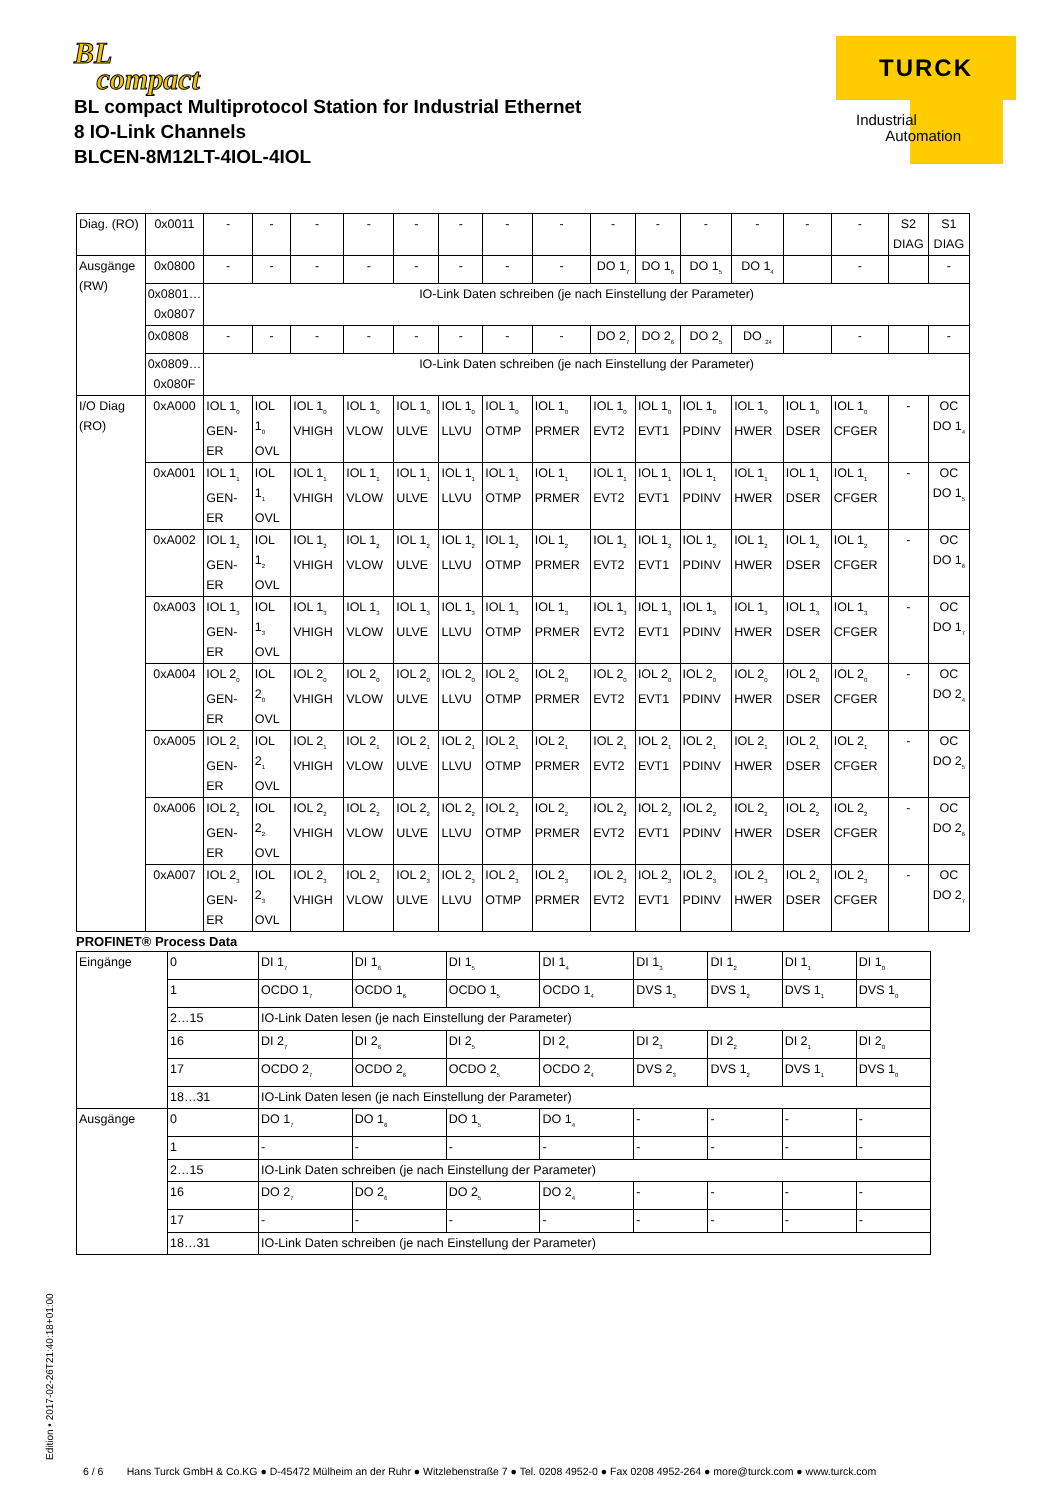BL
compact
BL compact Multiprotocol Station for Industrial Ethernet
8 IO-Link Channels
BLCEN-8M12LT-4IOL-4IOL
TURCK
Industrial
Automation
| Diag. (RO) | 0x0011 | - | - | - | - | - | - | - | - | - | - | - | - | - | - | S2 DIAG | S1 DIAG |
| Ausgänge (RW) | 0x0800 | - | - | - | - | - | - | - | - | DO 1<sub>7</sub> | DO 1<sub>6</sub> | DO 1<sub>5</sub> | DO 1<sub>4</sub> | | - | | - |
| | 0x0801… 0x0807 | IO-Link Daten schreiben (je nach Einstellung der Parameter) | | | | | | | | | | | | | | | |
| | 0x0808 | - | - | - | - | - | - | - | - | DO 2<sub>7</sub> | DO 2<sub>6</sub> | DO 2<sub>5</sub> | DO <sub>24</sub> | | - | | - |
| | 0x0809… 0x080F | IO-Link Daten schreiben (je nach Einstellung der Parameter) | | | | | | | | | | | | | | | |
| I/O Diag (RO) | 0xA000 | IOL 1<sub>0</sub> GEN-ER | IOL 1<sub>0</sub> OVL | IOL 1<sub>0</sub> VHIGH | IOL 1<sub>0</sub> VLOW | IOL 1<sub>0</sub> ULVE | IOL 1<sub>0</sub> LLVU | IOL 1<sub>0</sub> OTMP | IOL 1<sub>0</sub> PRMER | IOL 1<sub>0</sub> EVT2 | IOL 1<sub>0</sub> EVT1 | IOL 1<sub>0</sub> PDINV | IOL 1<sub>0</sub> HWER | IOL 1<sub>0</sub> DSER | IOL 1<sub>0</sub> CFGER | - | OC DO 1<sub>4</sub> |
| | 0xA001 | IOL 1<sub>1</sub> GEN-ER | IOL 1<sub>1</sub> OVL | IOL 1<sub>1</sub> VHIGH | IOL 1<sub>1</sub> VLOW | IOL 1<sub>1</sub> ULVE | IOL 1<sub>1</sub> LLVU | IOL 1<sub>1</sub> OTMP | IOL 1<sub>1</sub> PRMER | IOL 1<sub>1</sub> EVT2 | IOL 1<sub>1</sub> EVT1 | IOL 1<sub>1</sub> PDINV | IOL 1<sub>1</sub> HWER | IOL 1<sub>1</sub> DSER | IOL 1<sub>1</sub> CFGER | - | OC DO 1<sub>5</sub> |
| | 0xA002 | IOL 1<sub>2</sub> GEN-ER | IOL 1<sub>2</sub> OVL | IOL 1<sub>2</sub> VHIGH | IOL 1<sub>2</sub> VLOW | IOL 1<sub>2</sub> ULVE | IOL 1<sub>2</sub> LLVU | IOL 1<sub>2</sub> OTMP | IOL 1<sub>2</sub> PRMER | IOL 1<sub>2</sub> EVT2 | IOL 1<sub>2</sub> EVT1 | IOL 1<sub>2</sub> PDINV | IOL 1<sub>2</sub> HWER | IOL 1<sub>2</sub> DSER | IOL 1<sub>2</sub> CFGER | - | OC DO 1<sub>6</sub> |
| | 0xA003 | IOL 1<sub>3</sub> GEN-ER | IOL 1<sub>3</sub> OVL | IOL 1<sub>3</sub> VHIGH | IOL 1<sub>3</sub> VLOW | IOL 1<sub>3</sub> ULVE | IOL 1<sub>3</sub> LLVU | IOL 1<sub>3</sub> OTMP | IOL 1<sub>3</sub> PRMER | IOL 1<sub>3</sub> EVT2 | IOL 1<sub>3</sub> EVT1 | IOL 1<sub>3</sub> PDINV | IOL 1<sub>3</sub> HWER | IOL 1<sub>3</sub> DSER | IOL 1<sub>3</sub> CFGER | - | OC DO 1<sub>7</sub> |
| | 0xA004 | IOL 2<sub>0</sub> GEN-ER | IOL 2<sub>0</sub> OVL | IOL 2<sub>0</sub> VHIGH | IOL 2<sub>0</sub> VLOW | IOL 2<sub>0</sub> ULVE | IOL 2<sub>0</sub> LLVU | IOL 2<sub>0</sub> OTMP | IOL 2<sub>0</sub> PRMER | IOL 2<sub>0</sub> EVT2 | IOL 2<sub>0</sub> EVT1 | IOL 2<sub>0</sub> PDINV | IOL 2<sub>0</sub> HWER | IOL 2<sub>0</sub> DSER | IOL 2<sub>0</sub> CFGER | - | OC DO 2<sub>4</sub> |
| | 0xA005 | IOL 2<sub>1</sub> GEN-ER | IOL 2<sub>1</sub> OVL | IOL 2<sub>1</sub> VHIGH | IOL 2<sub>1</sub> VLOW | IOL 2<sub>1</sub> ULVE | IOL 2<sub>1</sub> LLVU | IOL 2<sub>1</sub> OTMP | IOL 2<sub>1</sub> PRMER | IOL 2<sub>1</sub> EVT2 | IOL 2<sub>1</sub> EVT1 | IOL 2<sub>1</sub> PDINV | IOL 2<sub>1</sub> HWER | IOL 2<sub>1</sub> DSER | IOL 2<sub>1</sub> CFGER | - | OC DO 2<sub>5</sub> |
| | 0xA006 | IOL 2<sub>2</sub> GEN-ER | IOL 2<sub>2</sub> OVL | IOL 2<sub>2</sub> VHIGH | IOL 2<sub>2</sub> VLOW | IOL 2<sub>2</sub> ULVE | IOL 2<sub>2</sub> LLVU | IOL 2<sub>2</sub> OTMP | IOL 2<sub>2</sub> PRMER | IOL 2<sub>2</sub> EVT2 | IOL 2<sub>2</sub> EVT1 | IOL 2<sub>2</sub> PDINV | IOL 2<sub>2</sub> HWER | IOL 2<sub>2</sub> DSER | IOL 2<sub>2</sub> CFGER | - | OC DO 2<sub>6</sub> |
| | 0xA007 | IOL 2<sub>3</sub> GEN-ER | IOL 2<sub>3</sub> OVL | IOL 2<sub>3</sub> VHIGH | IOL 2<sub>3</sub> VLOW | IOL 2<sub>3</sub> ULVE | IOL 2<sub>3</sub> LLVU | IOL 2<sub>3</sub> OTMP | IOL 2<sub>3</sub> PRMER | IOL 2<sub>3</sub> EVT2 | IOL 2<sub>3</sub> EVT1 | IOL 2<sub>3</sub> PDINV | IOL 2<sub>3</sub> HWER | IOL 2<sub>3</sub> DSER | IOL 2<sub>3</sub> CFGER | - | OC DO 2<sub>7</sub> |
PROFINET® Process Data
| Eingänge | 0 | DI 1<sub>7</sub> | DI 1<sub>6</sub> | DI 1<sub>5</sub> | DI 1<sub>4</sub> | DI 1<sub>3</sub> | DI 1<sub>2</sub> | DI 1<sub>1</sub> | DI 1<sub>0</sub> |
| | 1 | OCDO 1<sub>7</sub> | OCDO 1<sub>6</sub> | OCDO 1<sub>5</sub> | OCDO 1<sub>4</sub> | DVS 1<sub>3</sub> | DVS 1<sub>2</sub> | DVS 1<sub>1</sub> | DVS 1<sub>0</sub> |
| | 2…15 | IO-Link Daten lesen (je nach Einstellung der Parameter) | | | | | | | |
| | 16 | DI 2<sub>7</sub> | DI 2<sub>6</sub> | DI 2<sub>5</sub> | DI 2<sub>4</sub> | DI 2<sub>3</sub> | DI 2<sub>2</sub> | DI 2<sub>1</sub> | DI 2<sub>0</sub> |
| | 17 | OCDO 2<sub>7</sub> | OCDO 2<sub>6</sub> | OCDO 2<sub>5</sub> | OCDO 2<sub>4</sub> | DVS 2<sub>3</sub> | DVS 1<sub>2</sub> | DVS 1<sub>1</sub> | DVS 1<sub>0</sub> |
| | 18…31 | IO-Link Daten lesen (je nach Einstellung der Parameter) | | | | | | | |
| Ausgänge | 0 | DO 1<sub>7</sub> | DO 1<sub>6</sub> | DO 1<sub>5</sub> | DO 1<sub>4</sub> | - | - | - | - |
| | 1 | - | - | - | - | - | - | - | - |
| | 2…15 | IO-Link Daten schreiben (je nach Einstellung der Parameter) | | | | | | | |
| | 16 | DO 2<sub>7</sub> | DO 2<sub>6</sub> | DO 2<sub>5</sub> | DO 2<sub>4</sub> | - | - | - | - |
| | 17 | - | - | - | - | - | - | - | - |
| | 18…31 | IO-Link Daten schreiben (je nach Einstellung der Parameter) | | | | | | | |
Edition • 2017-02-26T21:40:18+01:00
6 / 6 Hans Turck GmbH & Co.KG ● D-45472 Mülheim an der Ruhr ● Witzlebenstraße 7 ● Tel. 0208 4952-0 ● Fax 0208 4952-264 ● more@turck.com ● www.turck.com